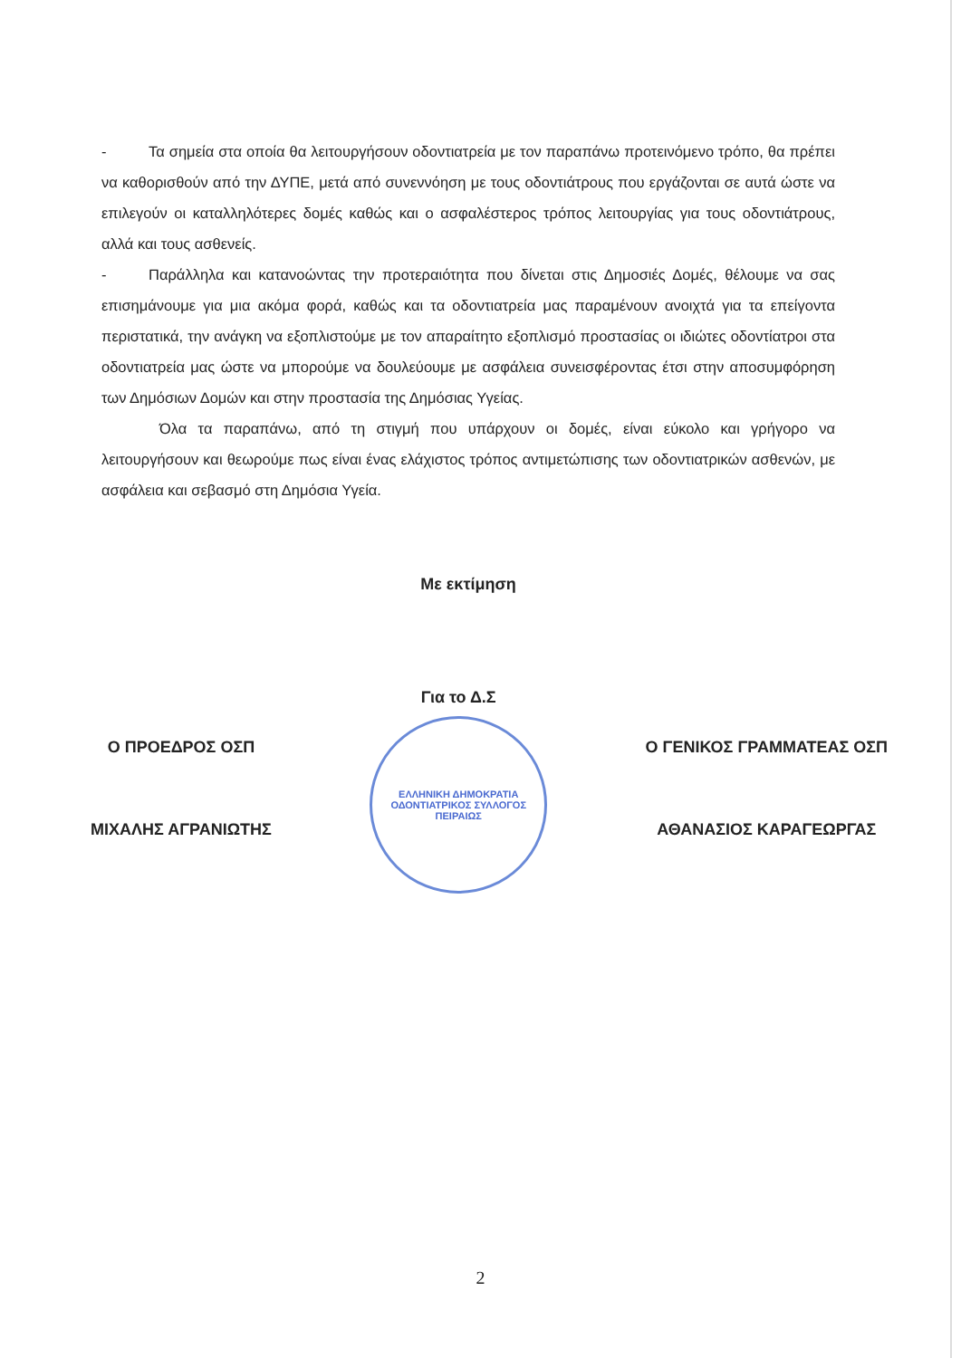- Τα σημεία στα οποία θα λειτουργήσουν οδοντιατρεία με τον παραπάνω προτεινόμενο τρόπο, θα πρέπει να καθορισθούν από την ΔΥΠΕ, μετά από συνεννόηση με τους οδοντιάτρους που εργάζονται σε αυτά ώστε να επιλεγούν οι καταλληλότερες δομές καθώς και ο ασφαλέστερος τρόπος λειτουργίας για τους οδοντιάτρους, αλλά και τους ασθενείς.
- Παράλληλα και κατανοώντας την προτεραιότητα που δίνεται στις Δημοσιές Δομές, θέλουμε να σας επισημάνουμε για μια ακόμα φορά, καθώς και τα οδοντιατρεία μας παραμένουν ανοιχτά για τα επείγοντα περιστατικά, την ανάγκη να εξοπλιστούμε με τον απαραίτητο εξοπλισμό προστασίας οι ιδιώτες οδοντίατροι στα οδοντιατρεία μας ώστε να μπορούμε να δουλεύουμε με ασφάλεια συνεισφέροντας έτσι στην αποσυμφόρηση των Δημόσιων Δομών και στην προστασία της Δημόσιας Υγείας.
Όλα τα παραπάνω, από τη στιγμή που υπάρχουν οι δομές, είναι εύκολο και γρήγορο να λειτουργήσουν και θεωρούμε πως είναι ένας ελάχιστος τρόπος αντιμετώπισης των οδοντιατρικών ασθενών, με ασφάλεια και σεβασμό στη Δημόσια Υγεία.
Με εκτίμηση
Ο ΠΡΟΕΔΡΟΣ ΟΣΠ
ΜΙΧΑΛΗΣ ΑΓΡΑΝΙΩΤΗΣ
Για το Δ.Σ
ΕΛΛΗΝΙΚΗ ΔΗΜΟΚΡΑΤΙΑ
ΟΔΟΝΤΙΑΤΡΙΚΟΣ ΣΥΛΛΟΓΟΣ ΠΕΙΡΑΙΩΣ
Ο ΓΕΝΙΚΟΣ ΓΡΑΜΜΑΤΕΑΣ ΟΣΠ
ΑΘΑΝΑΣΙΟΣ ΚΑΡΑΓΕΩΡΓΑΣ
2